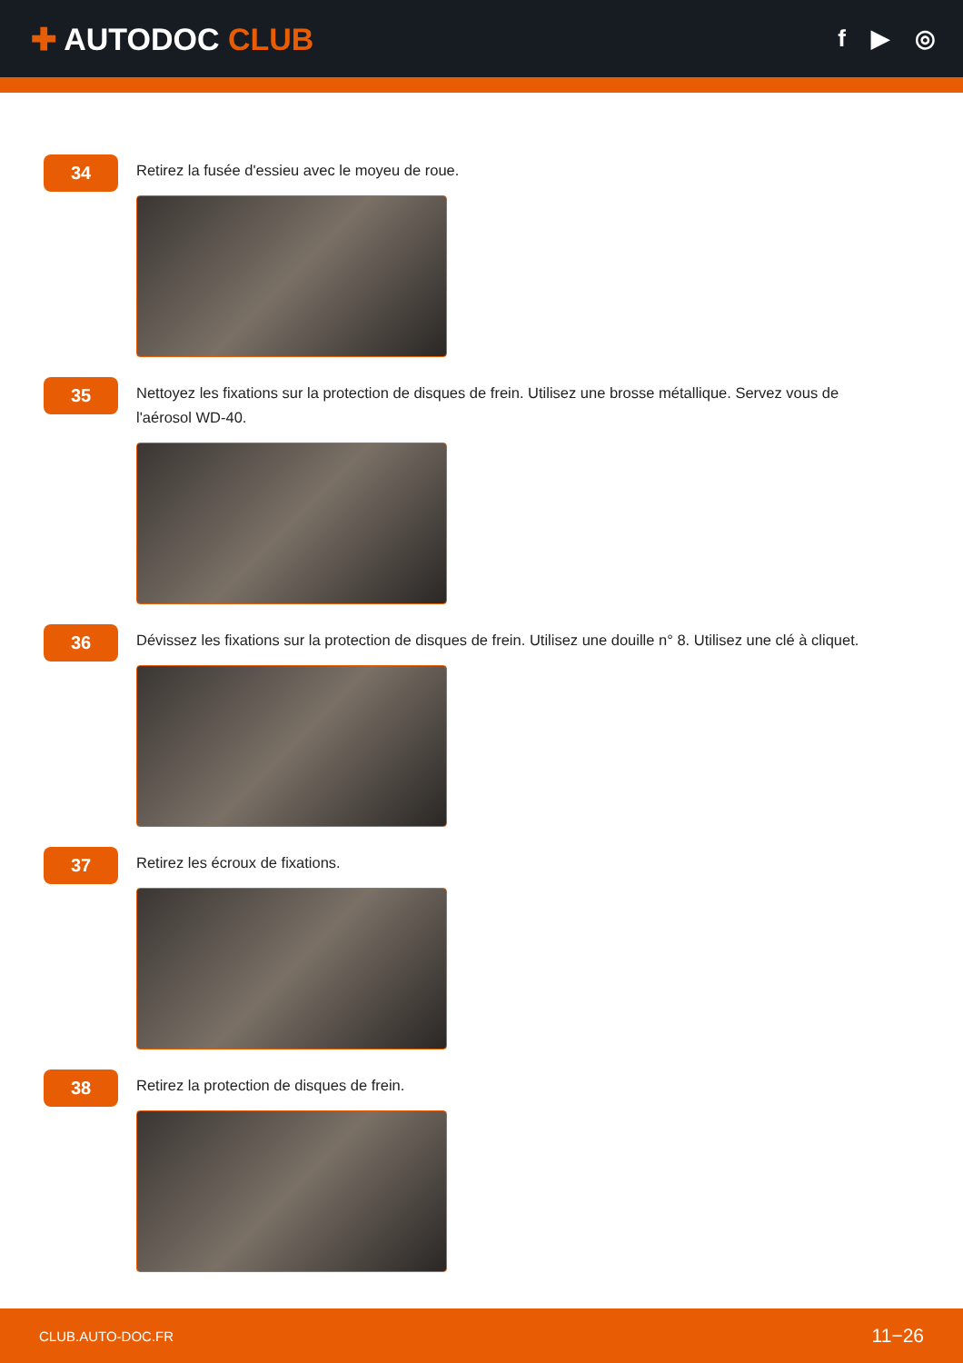✚ AUTODOC CLUB
f ▶ ◎
34
Retirez la fusée d'essieu avec le moyeu de roue.
35
Nettoyez les fixations sur la protection de disques de frein. Utilisez une brosse métallique. Servez vous de l'aérosol WD-40.
36
Dévissez les fixations sur la protection de disques de frein. Utilisez une douille n° 8. Utilisez une clé à cliquet.
37
Retirez les écroux de fixations.
38
Retirez la protection de disques de frein.
CLUB.AUTO-DOC.FR 11−26